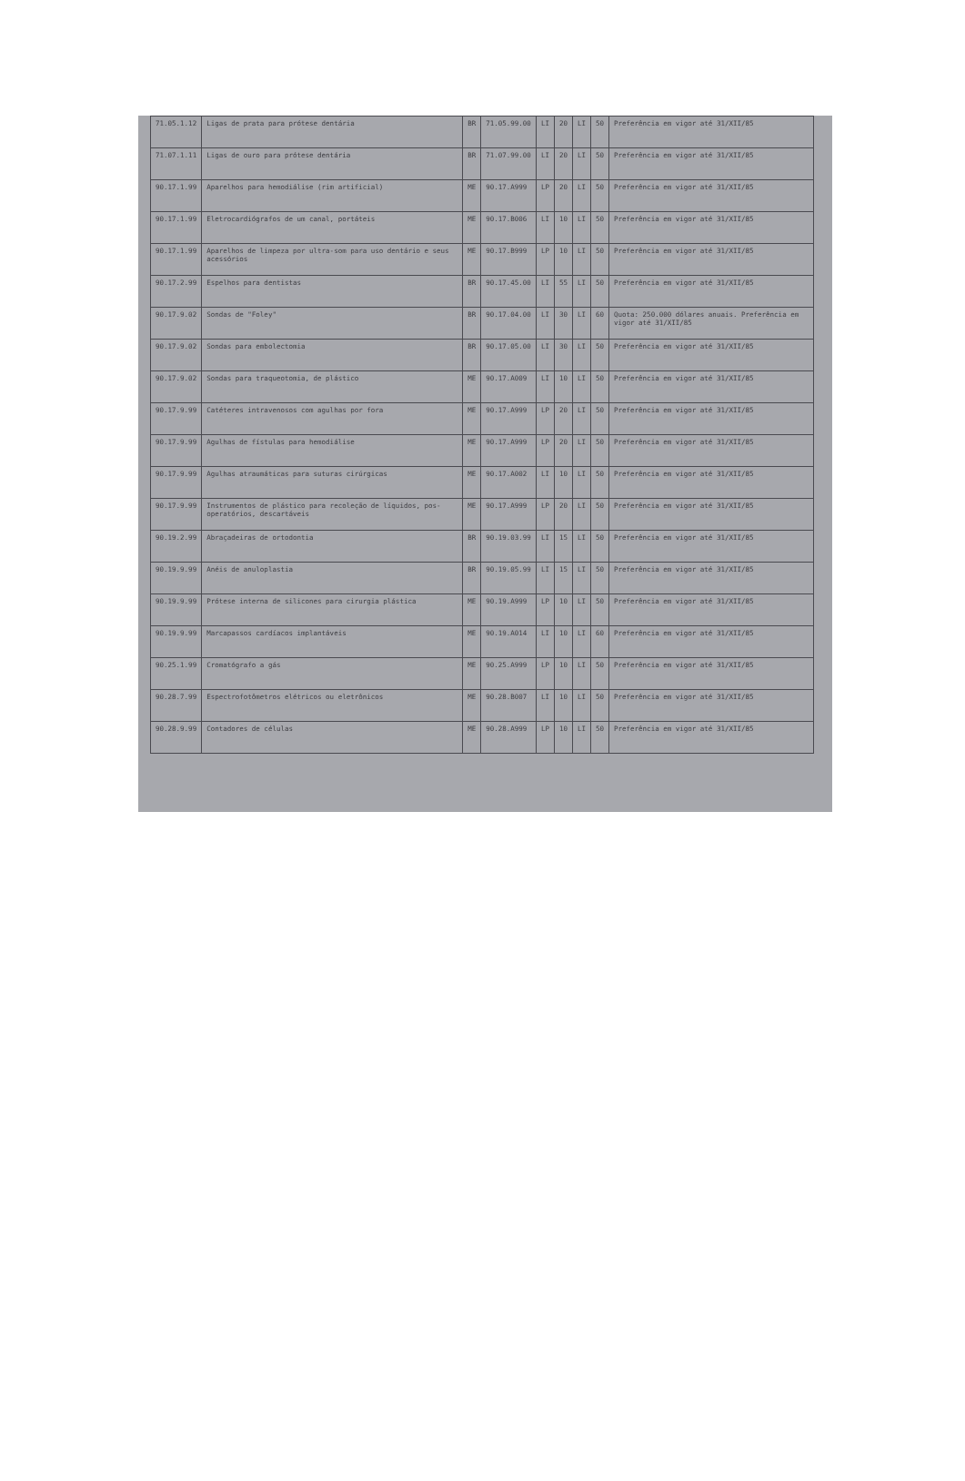| 71.05.1.12 | Ligas de prata para prótese dentária | BR | 71.05.99.00 | LI | 20 | LI | 50 | Preferência em vigor até 31/XII/85 |
| 71.07.1.11 | Ligas de ouro para prótese dentária | BR | 71.07.99.00 | LI | 20 | LI | 50 | Preferência em vigor até 31/XII/85 |
| 90.17.1.99 | Aparelhos para hemodiálise (rim artificial) | ME | 90.17.A999 | LP | 20 | LI | 50 | Preferência em vigor até 31/XII/85 |
| 90.17.1.99 | Eletrocardiógrafos de um canal, portáteis | ME | 90.17.B006 | LI | 10 | LI | 50 | Preferência em vigor até 31/XII/85 |
| 90.17.1.99 | Aparelhos de limpeza por ultra-som para uso dentário e seus acessórios | ME | 90.17.B999 | LP | 10 | LI | 50 | Preferência em vigor até 31/XII/85 |
| 90.17.2.99 | Espelhos para dentistas | BR | 90.17.45.00 | LI | 55 | LI | 50 | Preferência em vigor até 31/XII/85 |
| 90.17.9.02 | Sondas de "Foley" | BR | 90.17.04.00 | LI | 30 | LI | 60 | Quota: 250.000 dólares anuais. Preferência em vigor até 31/XII/85 |
| 90.17.9.02 | Sondas para embolectomia | BR | 90.17.05.00 | LI | 30 | LI | 50 | Preferência em vigor até 31/XII/85 |
| 90.17.9.02 | Sondas para traqueotomia, de plástico | ME | 90.17.A009 | LI | 10 | LI | 50 | Preferência em vigor até 31/XII/85 |
| 90.17.9.99 | Catéteres intravenosos com agulhas por fora | ME | 90.17.A999 | LP | 20 | LI | 50 | Preferência em vigor até 31/XII/85 |
| 90.17.9.99 | Agulhas de fístulas para hemodiálise | ME | 90.17.A999 | LP | 20 | LI | 50 | Preferência em vigor até 31/XII/85 |
| 90.17.9.99 | Agulhas atraumáticas para suturas cirúrgicas | ME | 90.17.A002 | LI | 10 | LI | 50 | Preferência em vigor até 31/XII/85 |
| 90.17.9.99 | Instrumentos de plástico para recoleção de líquidos, pos-operatórios, descartáveis | ME | 90.17.A999 | LP | 20 | LI | 50 | Preferência em vigor até 31/XII/85 |
| 90.19.2.99 | Abraçadeiras de ortodontia | BR | 90.19.03.99 | LI | 15 | LI | 50 | Preferência em vigor até 31/XII/85 |
| 90.19.9.99 | Anéis de anuloplastia | BR | 90.19.05.99 | LI | 15 | LI | 50 | Preferência em vigor até 31/XII/85 |
| 90.19.9.99 | Prótese interna de silicones para cirurgia plástica | ME | 90.19.A999 | LP | 10 | LI | 50 | Preferência em vigor até 31/XII/85 |
| 90.19.9.99 | Marcapassos cardíacos implantáveis | ME | 90.19.A014 | LI | 10 | LI | 60 | Preferência em vigor até 31/XII/85 |
| 90.25.1.99 | Cromatógrafo a gás | ME | 90.25.A999 | LP | 10 | LI | 50 | Preferência em vigor até 31/XII/85 |
| 90.28.7.99 | Espectrofotômetros elétricos ou eletrônicos | ME | 90.28.B007 | LI | 10 | LI | 50 | Preferência em vigor até 31/XII/85 |
| 90.28.9.99 | Contadores de células | ME | 90.28.A999 | LP | 10 | LI | 50 | Preferência em vigor até 31/XII/85 |